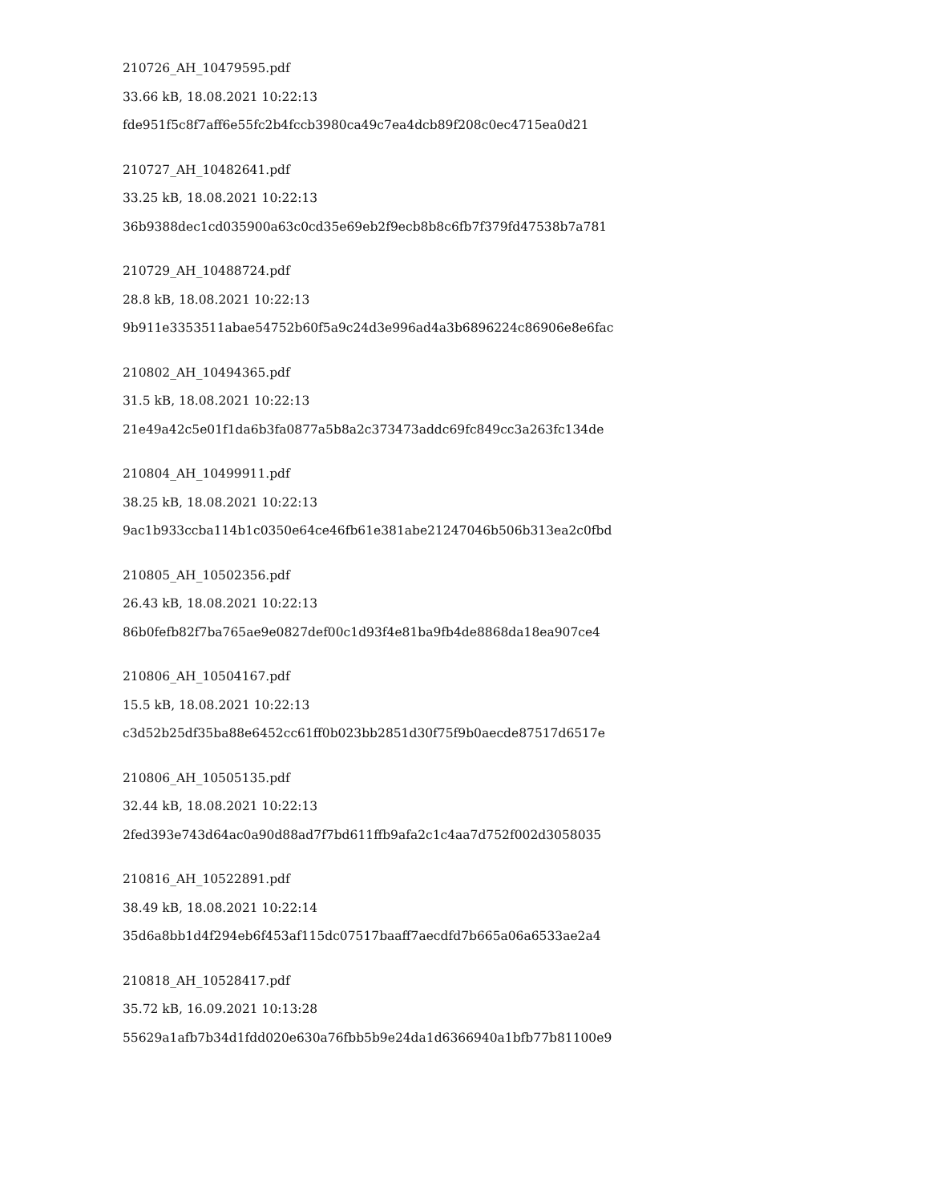210726_AH_10479595.pdf
33.66 kB, 18.08.2021 10:22:13
fde951f5c8f7aff6e55fc2b4fccb3980ca49c7ea4dcb89f208c0ec4715ea0d21
210727_AH_10482641.pdf
33.25 kB, 18.08.2021 10:22:13
36b9388dec1cd035900a63c0cd35e69eb2f9ecb8b8c6fb7f379fd47538b7a781
210729_AH_10488724.pdf
28.8 kB, 18.08.2021 10:22:13
9b911e3353511abae54752b60f5a9c24d3e996ad4a3b6896224c86906e8e6fac
210802_AH_10494365.pdf
31.5 kB, 18.08.2021 10:22:13
21e49a42c5e01f1da6b3fa0877a5b8a2c373473addc69fc849cc3a263fc134de
210804_AH_10499911.pdf
38.25 kB, 18.08.2021 10:22:13
9ac1b933ccba114b1c0350e64ce46fb61e381abe21247046b506b313ea2c0fbd
210805_AH_10502356.pdf
26.43 kB, 18.08.2021 10:22:13
86b0fefb82f7ba765ae9e0827def00c1d93f4e81ba9fb4de8868da18ea907ce4
210806_AH_10504167.pdf
15.5 kB, 18.08.2021 10:22:13
c3d52b25df35ba88e6452cc61ff0b023bb2851d30f75f9b0aecde87517d6517e
210806_AH_10505135.pdf
32.44 kB, 18.08.2021 10:22:13
2fed393e743d64ac0a90d88ad7f7bd611ffb9afa2c1c4aa7d752f002d3058035
210816_AH_10522891.pdf
38.49 kB, 18.08.2021 10:22:14
35d6a8bb1d4f294eb6f453af115dc07517baaff7aecdfd7b665a06a6533ae2a4
210818_AH_10528417.pdf
35.72 kB, 16.09.2021 10:13:28
55629a1afb7b34d1fdd020e630a76fbb5b9e24da1d6366940a1bfb77b81100e9